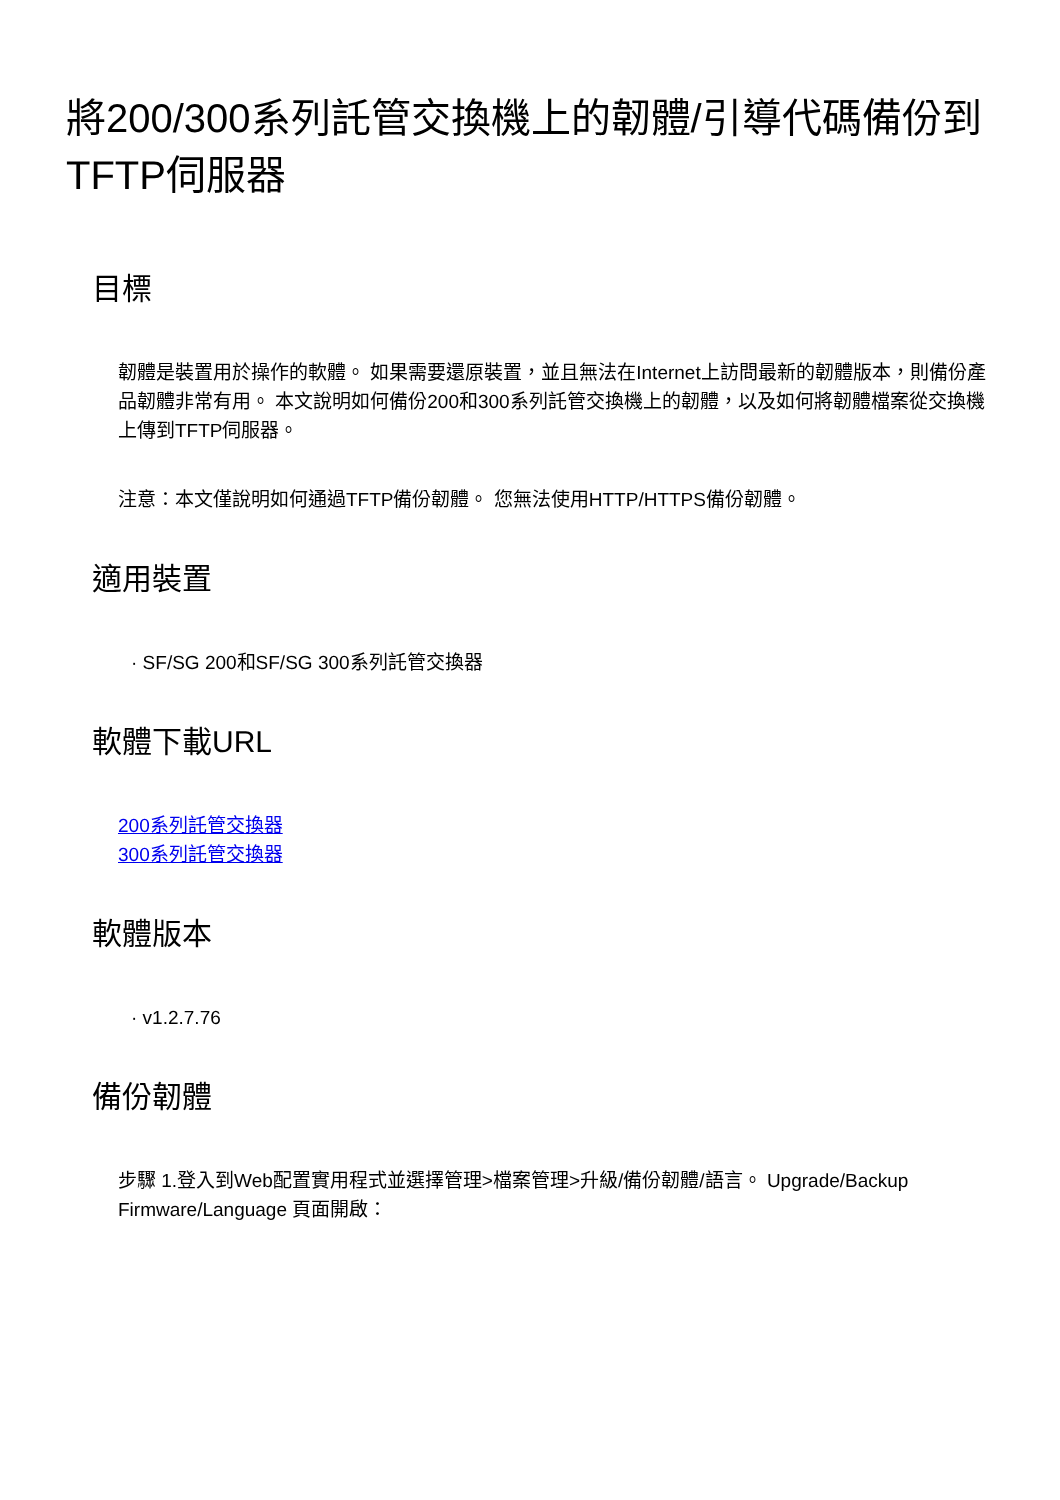將200/300系列託管交換機上的韌體/引導代碼備份到TFTP伺服器
目標
韌體是裝置用於操作的軟體。 如果需要還原裝置，並且無法在Internet上訪問最新的韌體版本，則備份產品韌體非常有用。 本文說明如何備份200和300系列託管交換機上的韌體，以及如何將韌體檔案從交換機上傳到TFTP伺服器。
注意：本文僅說明如何通過TFTP備份韌體。 您無法使用HTTP/HTTPS備份韌體。
適用裝置
· SF/SG 200和SF/SG 300系列託管交換器
軟體下載URL
200系列託管交換器
300系列託管交換器
軟體版本
· v1.2.7.76
備份韌體
步驟 1.登入到Web配置實用程式並選擇管理>檔案管理>升級/備份韌體/語言。 Upgrade/Backup Firmware/Language 頁面開啟：